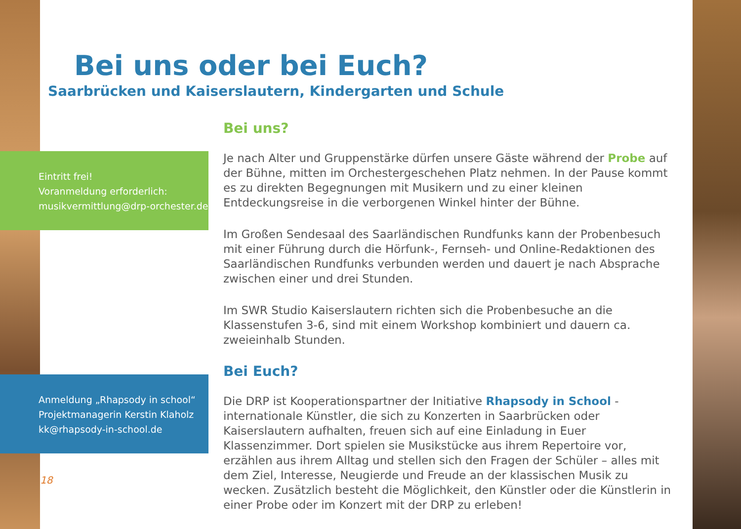Bei uns oder bei Euch?
Saarbrücken und Kaiserslautern, Kindergarten und Schule
Eintritt frei!
Voranmeldung erforderlich:
musikvermittlung@drp-orchester.de
Bei uns?
Je nach Alter und Gruppenstärke dürfen unsere Gäste während der Probe auf der Bühne, mitten im Orchestergeschehen Platz nehmen. In der Pause kommt es zu direkten Begegnungen mit Musikern und zu einer kleinen Entdeckungsreise in die verborgenen Winkel hinter der Bühne.
Im Großen Sendesaal des Saarländischen Rundfunks kann der Probenbesuch mit einer Führung durch die Hörfunk-, Fernseh- und Online-Redaktionen des Saarländischen Rundfunks verbunden werden und dauert je nach Absprache zwischen einer und drei Stunden.
Im SWR Studio Kaiserslautern richten sich die Probenbesuche an die Klassenstufen 3-6, sind mit einem Workshop kombiniert und dauern ca. zweieinhalb Stunden.
Bei Euch?
Die DRP ist Kooperationspartner der Initiative Rhapsody in School - internationale Künstler, die sich zu Konzerten in Saarbrücken oder Kaiserslautern aufhalten, freuen sich auf eine Einladung in Euer Klassenzimmer. Dort spielen sie Musikstücke aus ihrem Repertoire vor, erzählen aus ihrem Alltag und stellen sich den Fragen der Schüler – alles mit dem Ziel, Interesse, Neugierde und Freude an der klassischen Musik zu wecken. Zusätzlich besteht die Möglichkeit, den Künstler oder die Künstlerin in einer Probe oder im Konzert mit der DRP zu erleben!
Anmeldung „Rhapsody in school“
Projektmanagerin Kerstin Klaholz
kk@rhapsody-in-school.de
18